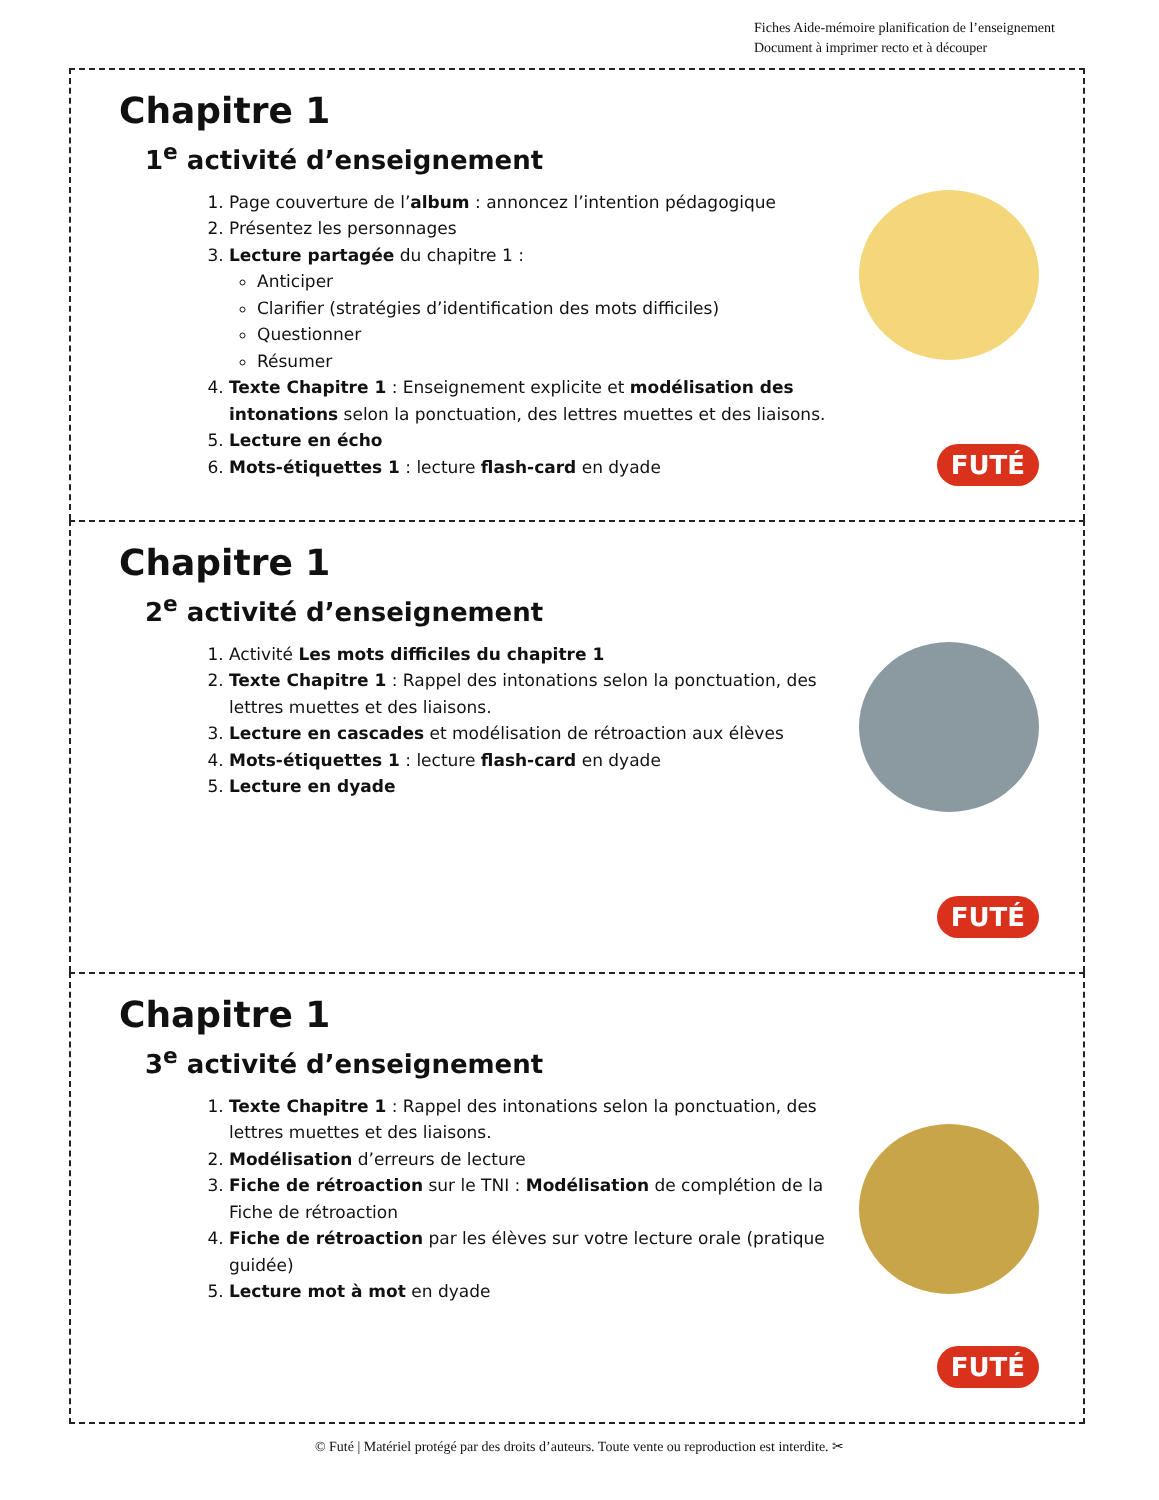Fiches Aide-mémoire planification de l’enseignement
Document à imprimer recto et à découper
Chapitre 1
1<sup>e</sup> activité d’enseignement
1. Page couverture de l’album : annoncez l’intention pédagogique
2. Présentez les personnages
3. Lecture partagée du chapitre 1 :
Anticiper
Clarifier (stratégies d’identification des mots difficiles)
Questionner
Résumer
4. Texte Chapitre 1 : Enseignement explicite et modélisation des intonations selon la ponctuation, des lettres muettes et des liaisons.
5. Lecture en écho
6. Mots-étiquettes 1 : lecture flash-card en dyade
FUTÉ
Chapitre 1
2<sup>e</sup> activité d’enseignement
1. Activité Les mots difficiles du chapitre 1
2. Texte Chapitre 1 : Rappel des intonations selon la ponctuation, des lettres muettes et des liaisons.
3. Lecture en cascades et modélisation de rétroaction aux élèves
4. Mots-étiquettes 1 : lecture flash-card en dyade
5. Lecture en dyade
FUTÉ
Chapitre 1
3<sup>e</sup> activité d’enseignement
1. Texte Chapitre 1 : Rappel des intonations selon la ponctuation, des lettres muettes et des liaisons.
2. Modélisation d’erreurs de lecture
3. Fiche de rétroaction sur le TNI : Modélisation de complétion de la Fiche de rétroaction
4. Fiche de rétroaction par les élèves sur votre lecture orale (pratique guidée)
5. Lecture mot à mot en dyade
FUTÉ
© Futé | Matériel protégé par des droits d’auteurs. Toute vente ou reproduction est interdite. ✂